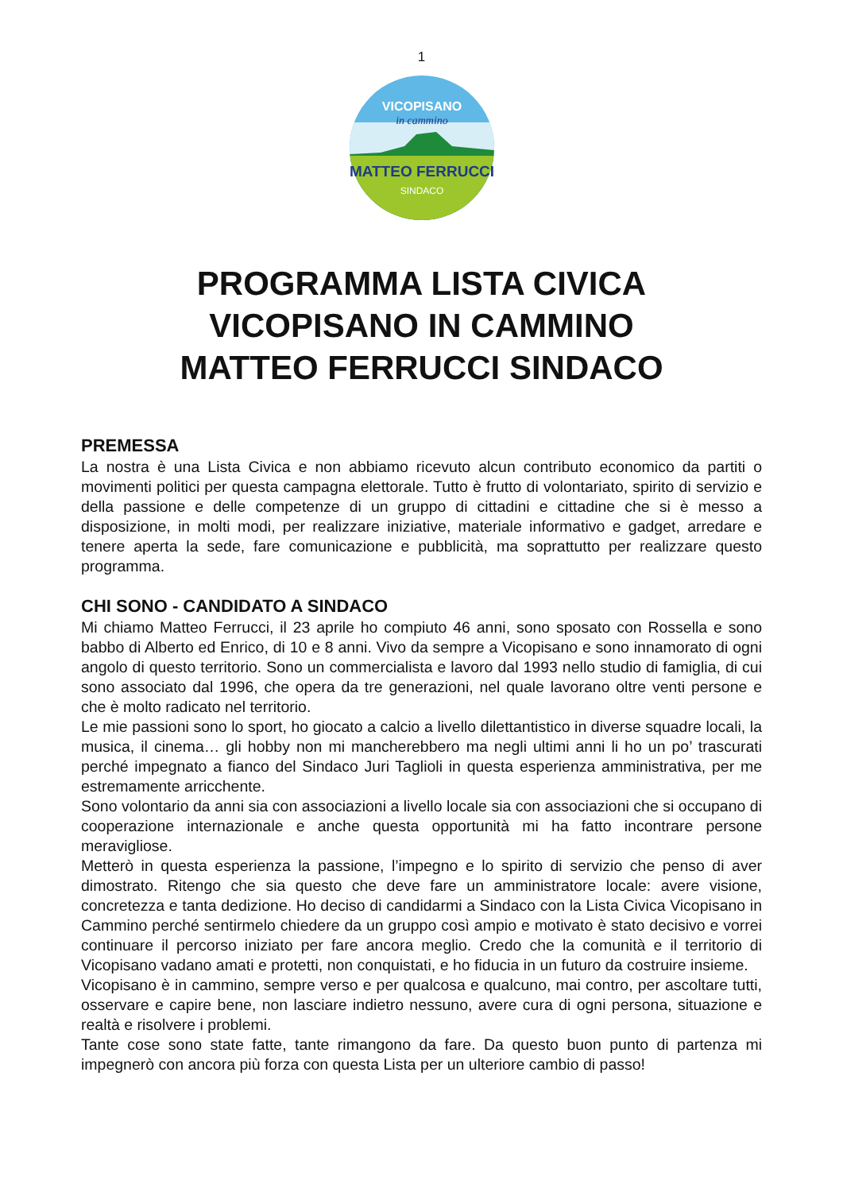1
MATTEO FERRUCCI
SINDACO
VICOPISANO
in cammino
PROGRAMMA LISTA CIVICA
VICOPISANO IN CAMMINO
MATTEO FERRUCCI SINDACO
PREMESSA
La nostra è una Lista Civica e non abbiamo ricevuto alcun contributo economico da partiti o movimenti politici per questa campagna elettorale. Tutto è frutto di volontariato, spirito di servizio e della passione e delle competenze di un gruppo di cittadini e cittadine che si è messo a disposizione, in molti modi, per realizzare iniziative, materiale informativo e gadget, arredare e tenere aperta la sede, fare comunicazione e pubblicità, ma soprattutto per realizzare questo programma.
CHI SONO - CANDIDATO A SINDACO
Mi chiamo Matteo Ferrucci, il 23 aprile ho compiuto 46 anni, sono sposato con Rossella e sono babbo di Alberto ed Enrico, di 10 e 8 anni. Vivo da sempre a Vicopisano e sono innamorato di ogni angolo di questo territorio. Sono un commercialista e lavoro dal 1993 nello studio di famiglia, di cui sono associato dal 1996, che opera da tre generazioni, nel quale lavorano oltre venti persone e che è molto radicato nel territorio.
Le mie passioni sono lo sport, ho giocato a calcio a livello dilettantistico in diverse squadre locali, la musica, il cinema… gli hobby non mi mancherebbero ma negli ultimi anni li ho un po’ trascurati perché impegnato a fianco del Sindaco Juri Taglioli in questa esperienza amministrativa, per me estremamente arricchente.
Sono volontario da anni sia con associazioni a livello locale sia con associazioni che si occupano di cooperazione internazionale e anche questa opportunità mi ha fatto incontrare persone meravigliose.
Metterò in questa esperienza la passione, l’impegno e lo spirito di servizio che penso di aver dimostrato. Ritengo che sia questo che deve fare un amministratore locale: avere visione, concretezza e tanta dedizione. Ho deciso di candidarmi a Sindaco con la Lista Civica Vicopisano in Cammino perché sentirmelo chiedere da un gruppo così ampio e motivato è stato decisivo e vorrei continuare il percorso iniziato per fare ancora meglio. Credo che la comunità e il territorio di Vicopisano vadano amati e protetti, non conquistati, e ho fiducia in un futuro da costruire insieme.
Vicopisano è in cammino, sempre verso e per qualcosa e qualcuno, mai contro, per ascoltare tutti, osservare e capire bene, non lasciare indietro nessuno, avere cura di ogni persona, situazione e realtà e risolvere i problemi.
Tante cose sono state fatte, tante rimangono da fare. Da questo buon punto di partenza mi impegnerò con ancora più forza con questa Lista per un ulteriore cambio di passo!